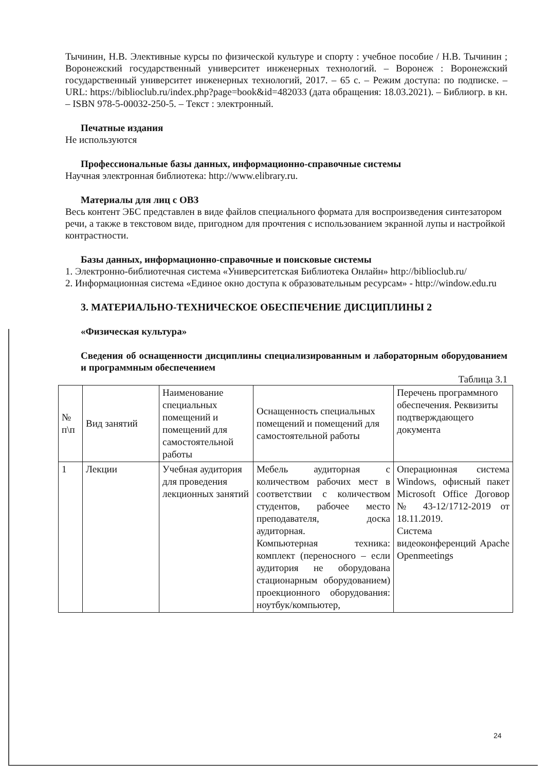Тычинин, Н.В. Элективные курсы по физической культуре и спорту : учебное пособие / Н.В. Тычинин ; Воронежский государственный университет инженерных технологий. – Воронеж : Воронежский государственный университет инженерных технологий, 2017. – 65 с. – Режим доступа: по подписке. – URL: https://biblioclub.ru/index.php?page=book&id=482033 (дата обращения: 18.03.2021). – Библиогр. в кн. – ISBN 978-5-00032-250-5. – Текст : электронный.
Печатные издания
Не используются
Профессиональные базы данных, информационно-справочные системы
Научная электронная библиотека: http://www.elibrary.ru.
Материалы для лиц с ОВЗ
Весь контент ЭБС представлен в виде файлов специального формата для воспроизведения синтезатором речи, а также в текстовом виде, пригодном для прочтения с использованием экранной лупы и настройкой контрастности.
Базы данных, информационно-справочные и поисковые системы
1. Электронно-библиотечная система «Университетская Библиотека Онлайн» http://biblioclub.ru/
2. Информационная система «Единое окно доступа к образовательным ресурсам» - http://window.edu.ru
3. МАТЕРИАЛЬНО-ТЕХНИЧЕСКОЕ ОБЕСПЕЧЕНИЕ ДИСЦИПЛИНЫ 2
«Физическая культура»
Сведения об оснащенности дисциплины специализированным и лабораторным оборудованием и программным обеспечением
Таблица 3.1
| № п\п | Вид занятий | Наименование специальных помещений и помещений для самостоятельной работы | Оснащенность специальных помещений и помещений для самостоятельной работы | Перечень программного обеспечения. Реквизиты подтверждающего документа |
| 1 | Лекции | Учебная аудитория для проведения лекционных занятий | Мебель аудиторная с количеством рабочих мест в соответствии с количеством студентов, рабочее место преподавателя, доска аудиторная. Компьютерная техника: комплект (переносного – если аудитория не оборудована стационарным оборудованием) проекционного оборудования: ноутбук/компьютер, | Операционная система Windows, офисный пакет Microsoft Office Договор № 43-12/1712-2019 от 18.11.2019. Система видеоконференций Apache Openmeetings |
24